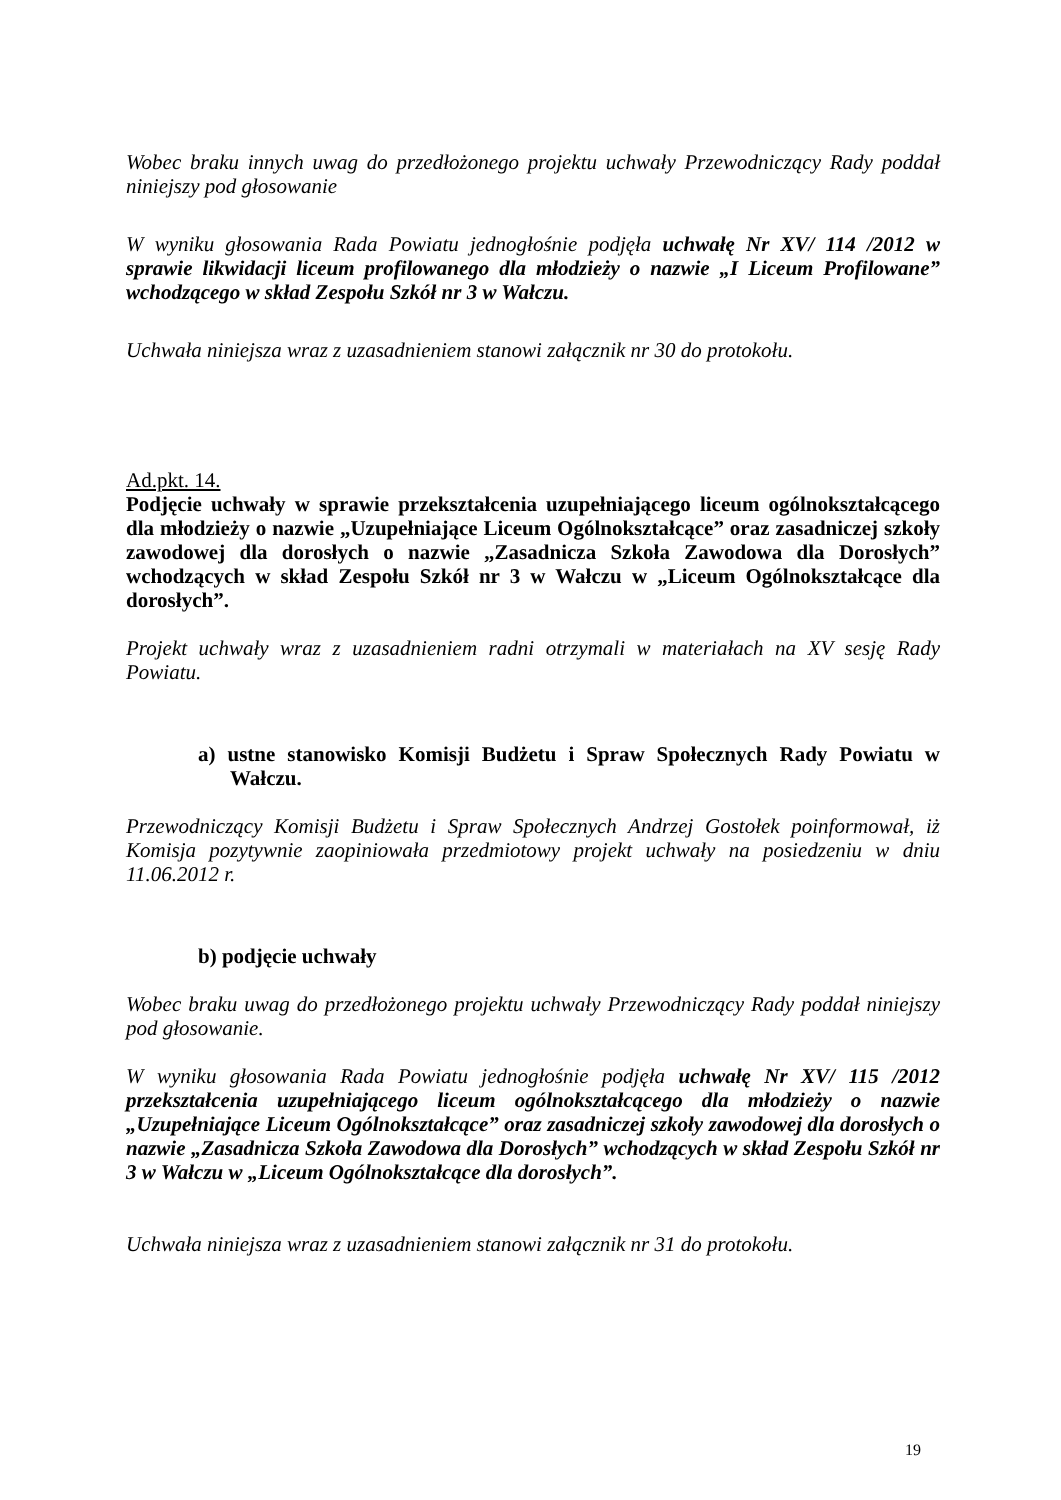Wobec braku innych uwag do przedłożonego projektu uchwały Przewodniczący Rady poddał niniejszy pod głosowanie
W wyniku głosowania Rada Powiatu jednogłośnie podjęła uchwałę Nr XV/ 114 /2012 w sprawie likwidacji liceum profilowanego dla młodzieży o nazwie „I Liceum Profilowane” wchodzącego w skład Zespołu Szkół nr 3 w Wałczu.
Uchwała niniejsza wraz z uzasadnieniem stanowi załącznik nr 30 do protokołu.
Ad.pkt. 14.
Podjęcie uchwały w sprawie przekształcenia uzupełniającego liceum ogólnokształcącego dla młodzieży o nazwie „Uzupełniające Liceum Ogólnokształcące” oraz zasadniczej szkoły zawodowej dla dorosłych o nazwie „Zasadnicza Szkoła Zawodowa dla Dorosłych” wchodzących w skład Zespołu Szkół nr 3 w Wałczu w „Liceum Ogólnokształcące dla dorosłych”.
Projekt uchwały wraz z uzasadnieniem radni otrzymali w materiałach na XV sesję Rady Powiatu.
a) ustne stanowisko Komisji Budżetu i Spraw Społecznych Rady Powiatu w Wałczu.
Przewodniczący Komisji Budżetu i Spraw Społecznych Andrzej Gostołek poinformował, iż Komisja pozytywnie zaopiniowała przedmiotowy projekt uchwały na posiedzeniu w dniu 11.06.2012 r.
b) podjęcie uchwały
Wobec braku uwag do przedłożonego projektu uchwały Przewodniczący Rady poddał niniejszy pod głosowanie.
W wyniku głosowania Rada Powiatu jednogłośnie podjęła uchwałę Nr XV/ 115 /2012 przekształcenia uzupełniającego liceum ogólnokształcącego dla młodzieży o nazwie „Uzupełniające Liceum Ogólnokształcące” oraz zasadniczej szkoły zawodowej dla dorosłych o nazwie „Zasadnicza Szkoła Zawodowa dla Dorosłych” wchodzących w skład Zespołu Szkół nr 3 w Wałczu w „Liceum Ogólnokształcące dla dorosłych”.
Uchwała niniejsza wraz z uzasadnieniem stanowi załącznik nr 31 do protokołu.
19